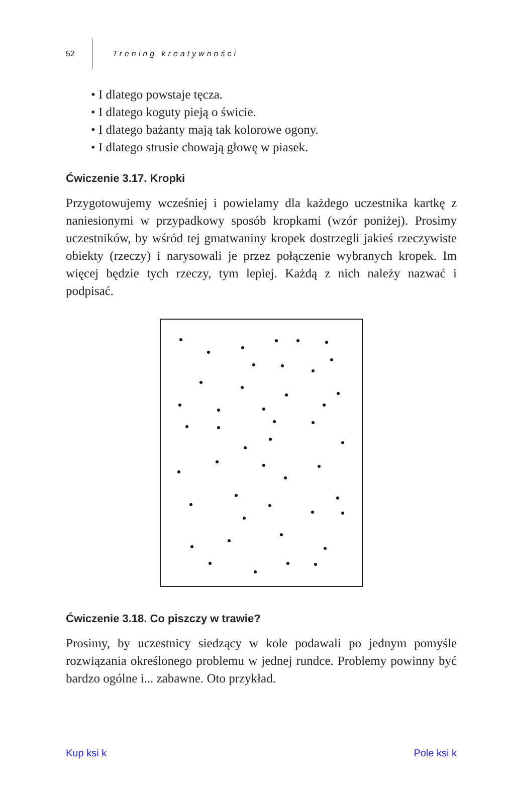52 Trening kreatywności
• I dlatego powstaje tęcza.
• I dlatego koguty pieją o świcie.
• I dlatego bażanty mają tak kolorowe ogony.
• I dlatego strusie chowają głowę w piasek.
Ćwiczenie 3.17. Kropki
Przygotowujemy wcześniej i powielamy dla każdego uczestnika kartkę z naniesionymi w przypadkowy sposób kropkami (wzór poniżej). Prosimy uczestników, by wśród tej gmatwaniny kropek dostrzegli jakieś rzeczywiste obiekty (rzeczy) i narysowali je przez połączenie wybranych kropek. Im więcej będzie tych rzeczy, tym lepiej. Każdą z nich należy nazwać i podpisać.
Ćwiczenie 3.18. Co piszczy w trawie?
Prosimy, by uczestnicy siedzący w kole podawali po jednym pomyśle rozwiązania określonego problemu w jednej rundce. Problemy powinny być bardzo ogólne i... zabawne. Oto przykład.
Kup ksi k Pole ksi k